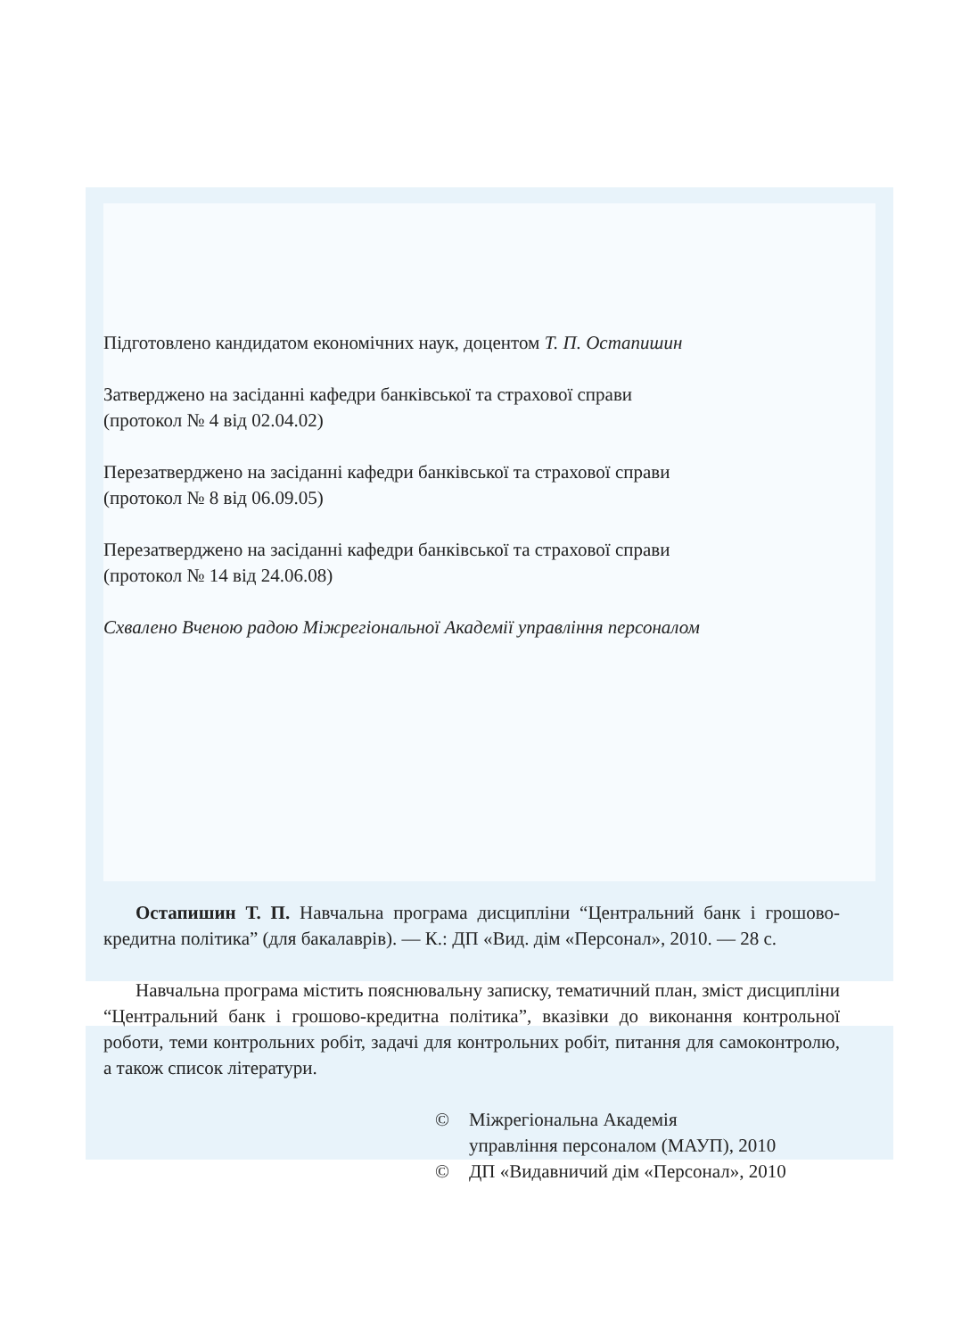Підготовлено кандидатом економічних наук, доцентом Т. П. Остапишин
Затверджено на засіданні кафедри банківської та страхової справи
(протокол № 4 від 02.04.02)
Перезатверджено на засіданні кафедри банківської та страхової справи
(протокол № 8 від 06.09.05)
Перезатверджено на засіданні кафедри банківської та страхової справи
(протокол № 14 від 24.06.08)
Схвалено Вченою радою Міжрегіональної Академії управління персоналом
Остапишин Т. П. Навчальна програма дисципліни “Центральний банк і грошово-кредитна політика” (для бакалаврів). — К.: ДП «Вид. дім «Персонал», 2010. — 28 с.
Навчальна програма містить пояснювальну записку, тематичний план, зміст дисципліни “Центральний банк і грошово-кредитна політика”, вказівки до виконання контрольної роботи, теми контрольних робіт, задачі для контрольних робіт, питання для самоконтролю, а також список літератури.
© Міжрегіональна Академія
управління персоналом (МАУП), 2010
© ДП «Видавничий дім «Персонал», 2010